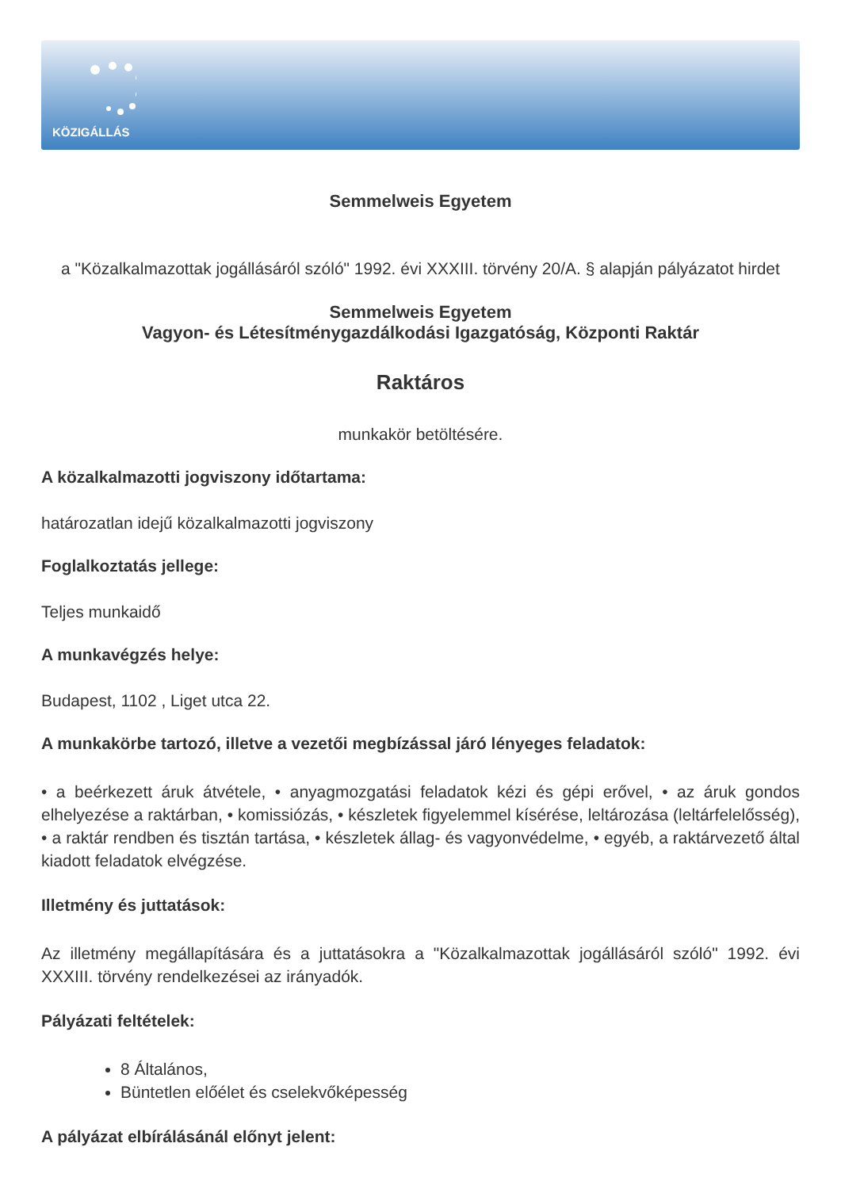KÖZIGÁLLÁS
Semmelweis Egyetem
a "Közalkalmazottak jogállásáról szóló" 1992. évi XXXIII. törvény 20/A. § alapján pályázatot hirdet
Semmelweis Egyetem
Vagyon- és Létesítménygazdálkodási Igazgatóság, Központi Raktár
Raktáros
munkakör betöltésére.
A közalkalmazotti jogviszony időtartama:
határozatlan idejű közalkalmazotti jogviszony
Foglalkoztatás jellege:
Teljes munkaidő
A munkavégzés helye:
Budapest, 1102 , Liget utca 22.
A munkakörbe tartozó, illetve a vezetői megbízással járó lényeges feladatok:
• a beérkezett áruk átvétele, • anyagmozgatási feladatok kézi és gépi erővel, • az áruk gondos elhelyezése a raktárban, • komissiózás, • készletek figyelemmel kísérése, leltározása (leltárfelelősség), • a raktár rendben és tisztán tartása, • készletek állag- és vagyonvédelme, • egyéb, a raktárvezető által kiadott feladatok elvégzése.
Illetmény és juttatások:
Az illetmény megállapítására és a juttatásokra a "Közalkalmazottak jogállásáról szóló" 1992. évi XXXIII. törvény rendelkezései az irányadók.
Pályázati feltételek:
8 Általános,
Büntetlen előélet és cselekvőképesség
A pályázat elbírálásánál előnyt jelent: